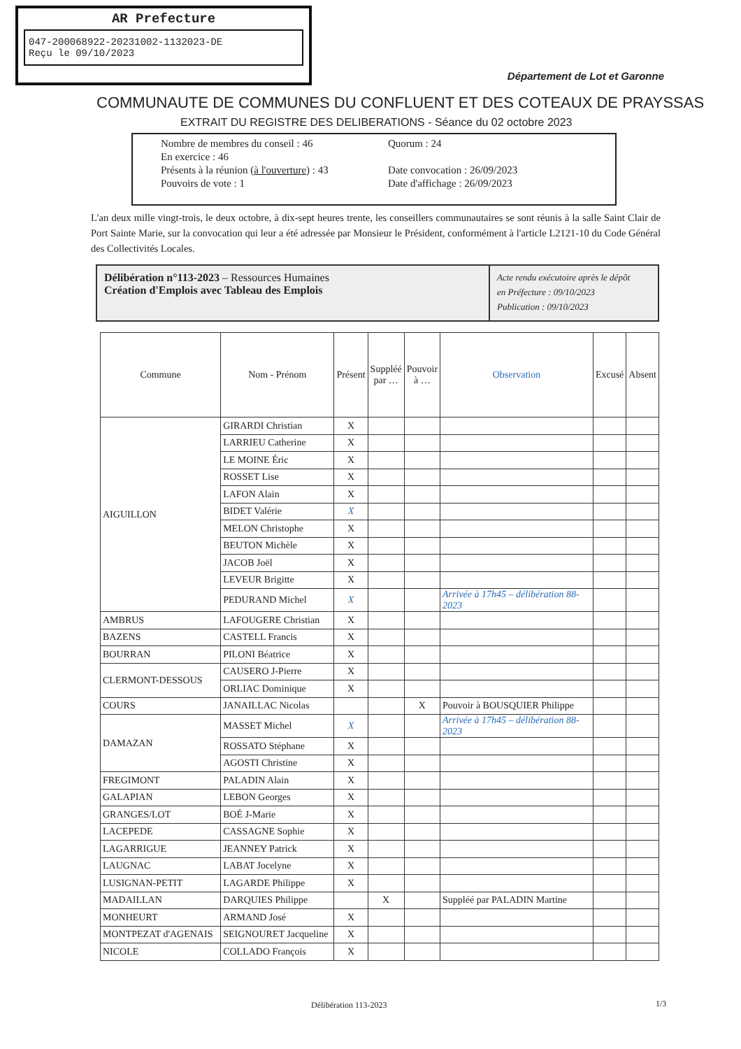AR Prefecture
047-200068922-20231002-1132023-DE
Reçu le 09/10/2023
Département de Lot et Garonne
COMMUNAUTE DE COMMUNES DU CONFLUENT ET DES COTEAUX DE PRAYSSAS
EXTRAIT DU REGISTRE DES DELIBERATIONS - Séance du 02 octobre 2023
| Nombre de membres du conseil : 46 | Quorum : 24 |
| En exercice : 46 | |
| Présents à la réunion ( à l'ouverture ) : 43 | Date convocation : 26/09/2023 |
| Pouvoirs de vote : 1 | Date d'affichage : 26/09/2023 |
L'an deux mille vingt-trois, le deux octobre, à dix-sept heures trente, les conseillers communautaires se sont réunis à la salle Saint Clair de Port Sainte Marie, sur la convocation qui leur a été adressée par Monsieur le Président, conformément à l'article L2121-10 du Code Général des Collectivités Locales.
Délibération n°113-2023 – Ressources Humaines
Création d'Emplois avec Tableau des Emplois
Acte rendu exécutoire après le dépôt
en Préfecture : 09/10/2023
Publication : 09/10/2023
| Commune | Nom - Prénom | Présent | Suppléé par … | Pouvoir à … | Observation | Excusé | Absent |
| --- | --- | --- | --- | --- | --- | --- | --- |
| AIGUILLON | GIRARDI Christian | X | | | | | |
| | LARRIEU Catherine | X | | | | | |
| | LE MOINE Éric | X | | | | | |
| | ROSSET Lise | X | | | | | |
| | LAFON Alain | X | | | | | |
| | BIDET Valérie | X | | | | | |
| | MELON Christophe | X | | | | | |
| | BEUTON Michèle | X | | | | | |
| | JACOB Joël | X | | | | | |
| | LEVEUR Brigitte | X | | | | | |
| | PEDURAND Michel | X | | | Arrivée à 17h45 – délibération 88-2023 | | |
| AMBRUS | LAFOUGERE Christian | X | | | | | |
| BAZENS | CASTELL Francis | X | | | | | |
| BOURRAN | PILONI Béatrice | X | | | | | |
| CLERMONT-DESSOUS | CAUSERO J-Pierre | X | | | | | |
| | ORLIAC Dominique | X | | | | | |
| COURS | JANAILLAC Nicolas | | | X | Pouvoir à BOUSQUIER Philippe | | |
| DAMAZAN | MASSET Michel | X | | | Arrivée à 17h45 – délibération 88-2023 | | |
| | ROSSATO Stéphane | X | | | | | |
| | AGOSTI Christine | X | | | | | |
| FREGIMONT | PALADIN Alain | X | | | | | |
| GALAPIAN | LEBON Georges | X | | | | | |
| GRANGES/LOT | BOÉ J-Marie | X | | | | | |
| LACEPEDE | CASSAGNE Sophie | X | | | | | |
| LAGARRIGUE | JEANNEY Patrick | X | | | | | |
| LAUGNAC | LABAT Jocelyne | X | | | | | |
| LUSIGNAN-PETIT | LAGARDE Philippe | X | | | | | |
| MADAILLAN | DARQUIES Philippe | | X | | Suppléé par PALADIN Martine | | |
| MONHEURT | ARMAND José | X | | | | | |
| MONTPEZAT d'AGENAIS | SEIGNOURET Jacqueline | X | | | | | |
| NICOLE | COLLADO François | X | | | | | |
Délibération 113-2023 1/3